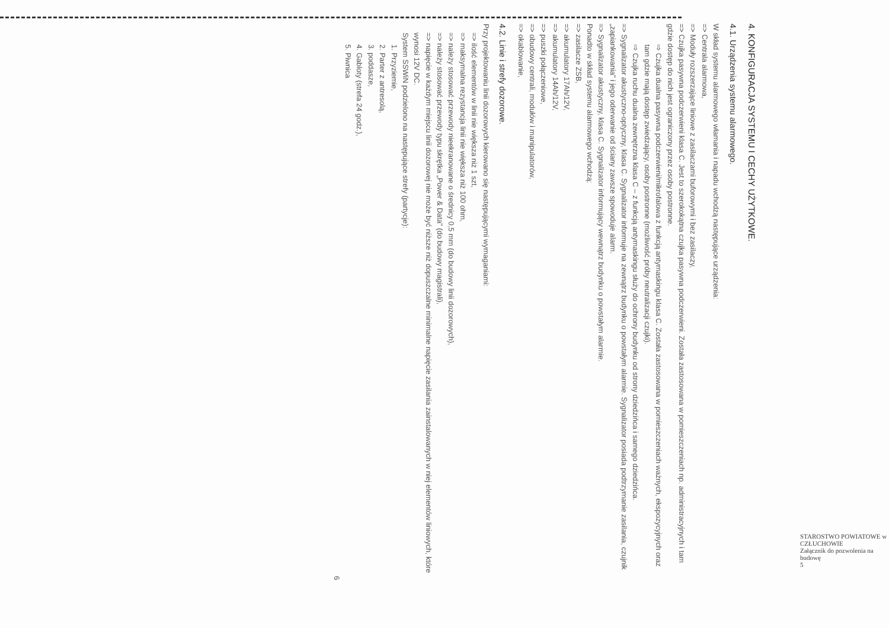4. KONFIGURACJA SYSTEMU I CECHY UŻYTKOWE.
4.1. Urządzenia systemu alarmowego.
W skład systemu alarmowego włamania i napadu wchodzą następujące urządzenia:
=> Centrala alarmowa,
=> Moduły rozszerzające liniowe z zasilaczami buforowymi i bez zasilaczy,
=> Czujka pasywna podczerwieni klasa C. Jest to szerokokątna czujka pasywna podczerwieni. Została zastosowana w pomieszczeniach np. administracyjnych i tam gdzie dostęp do nich jest ograniczony przez osoby postronne.
⇨ Czujka dualna pasywna podczerwieni/mikrofalowa z funkcją antymaskingu klasa C. Została zastosowana w pomieszczeniach ważnych, ekspozycyjnych oraz tam gdzie mają dostęp zwiedzający, osoby postronne (możliwość próby neutralizacji czujki).
⇨ Czujka ruchu dualna zewnętrzna klasa C – z funkcją antymaskingu służy do ochrony budynku od strony dziedzińca i samego dziedzińca.
=> Sygnalizator akustyczno-optyczny, klasa C. Sygnalizator informuje na zewnątrz budynku o powstałym alarmie. Sygnalizator posiada podtrzymanie zasilania, czujnik „zapiankowania" i jego oderwanie od ściany zawsze spowoduje alarm.
=> Sygnalizator akustyczny, klasa C. Sygnalizator informujący wewnątrz budynku o powstałym alarmie.
Ponadto w skład systemu alarmowego wchodzą:
=> zasilacze ZSB,
=> akumulatory 17Ah/12V,
=> akumulatory 14Ah/12V,
=> puszki połączeniowe,
=> obudowy centrali, modułów i manipulatorów,
=> okablowanie,
4.2. Linie i strefy dozorowe.
Przy projektowaniu linii dozorowych kierowano się następującymi wymaganiami:
=> ilość elementów w linii nie większa niż 1 szt,
=> maksymalna rezystancja linii nie większa niż 100 ohm,
=> należy stosować przewody nieekranowane o średnicy 0,5 mm (do budowy linii dozorowych),
=> należy stosować przewody typu skrętka „Power & Data" (do budowy magistrali),
=> napięcie w każdym miejscu linii dozorowej nie może być niższe niż dopuszczalne minimalne napięcie zasilania zainstalowanych w niej elementów liniowych, które wynosi 12V DC.
System SSWiN podzielono na następujące strefy (partycje):
1. Przyziemie,
2. Parter z antresolą,
3. poddasze,
4. Gabloty (strefa 24 godz.),
5. Piwnica
6
STAROSTWO POWIATOWE w CZŁUCHOWIE
Załącznik do pozwolenia na budowę
5